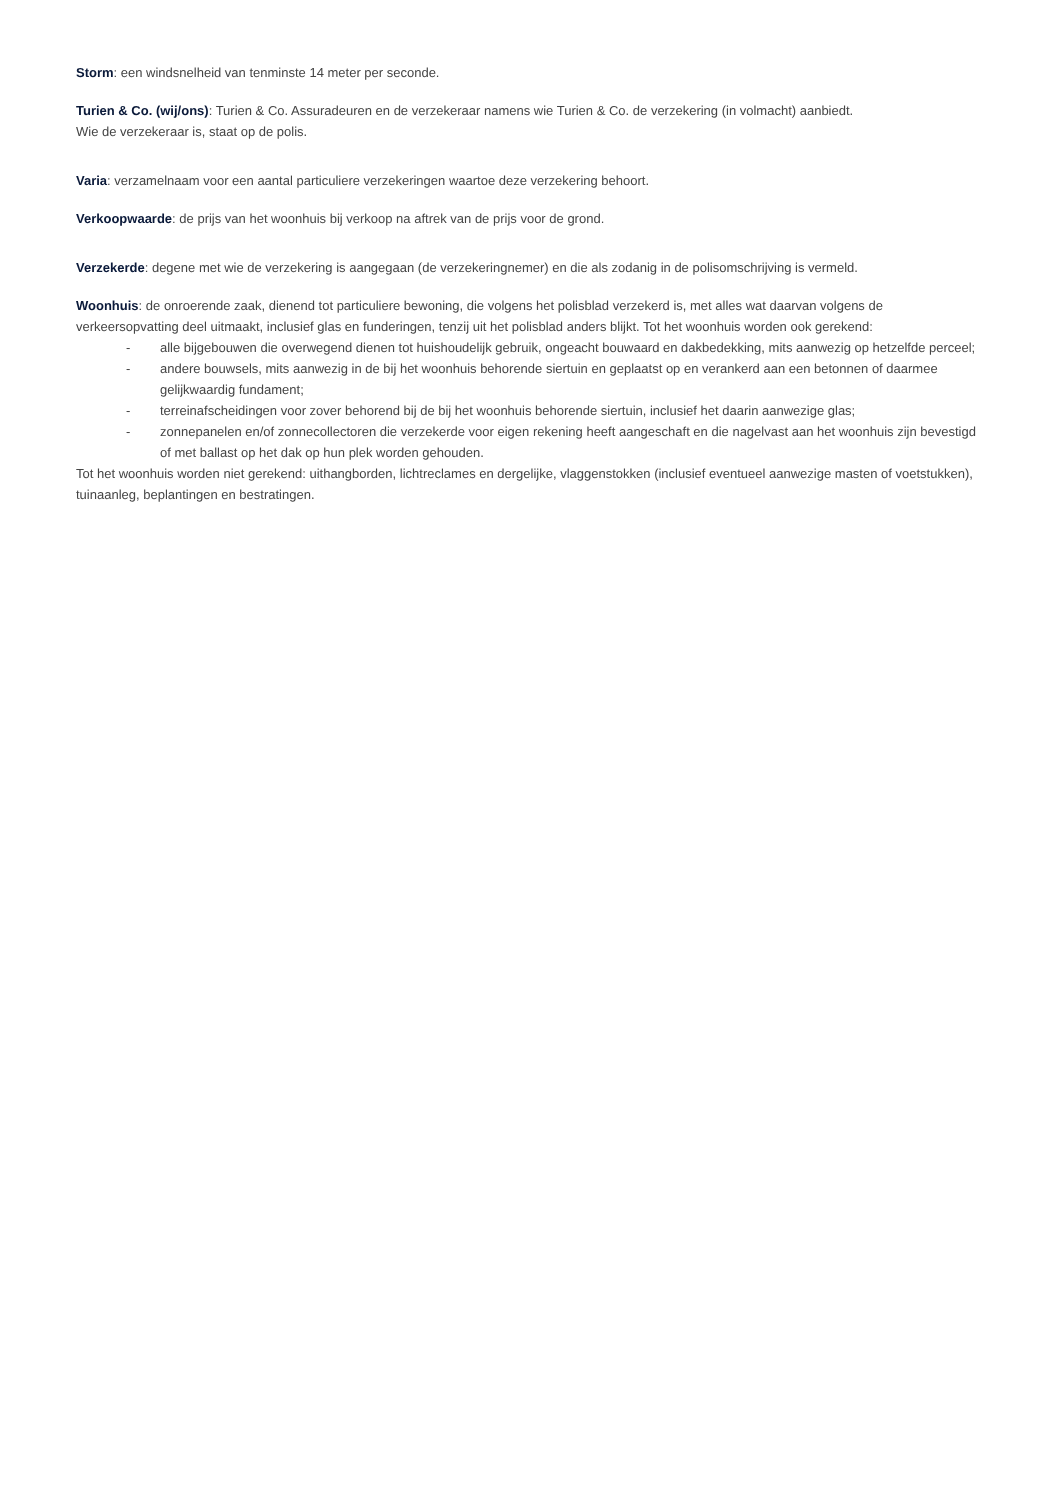Storm: een windsnelheid van tenminste 14 meter per seconde.
Turien & Co. (wij/ons): Turien & Co. Assuradeuren en de verzekeraar namens wie Turien & Co. de verzekering (in volmacht) aanbiedt.
Wie de verzekeraar is, staat op de polis.
Varia: verzamelnaam voor een aantal particuliere verzekeringen waartoe deze verzekering behoort.
Verkoopwaarde: de prijs van het woonhuis bij verkoop na aftrek van de prijs voor de grond.
Verzekerde: degene met wie de verzekering is aangegaan (de verzekeringnemer) en die als zodanig in de polisomschrijving is vermeld.
Woonhuis: de onroerende zaak, dienend tot particuliere bewoning, die volgens het polisblad verzekerd is, met alles wat daarvan volgens de verkeersopvatting deel uitmaakt, inclusief glas en funderingen, tenzij uit het polisblad anders blijkt. Tot het woonhuis worden ook gerekend:
- alle bijgebouwen die overwegend dienen tot huishoudelijk gebruik, ongeacht bouwaard en dakbedekking, mits aanwezig op hetzelfde perceel;
- andere bouwsels, mits aanwezig in de bij het woonhuis behorende siertuin en geplaatst op en verankerd aan een betonnen of daarmee gelijkwaardig fundament;
- terreinafscheidingen voor zover behorend bij de bij het woonhuis behorende siertuin, inclusief het daarin aanwezige glas;
- zonnepanelen en/of zonnecollectoren die verzekerde voor eigen rekening heeft aangeschaft en die nagelvast aan het woonhuis zijn bevestigd of met ballast op het dak op hun plek worden gehouden.
Tot het woonhuis worden niet gerekend: uithangborden, lichtreclames en dergelijke, vlaggenstokken (inclusief eventueel aanwezige masten of voetstukken), tuinaanleg, beplantingen en bestratingen.